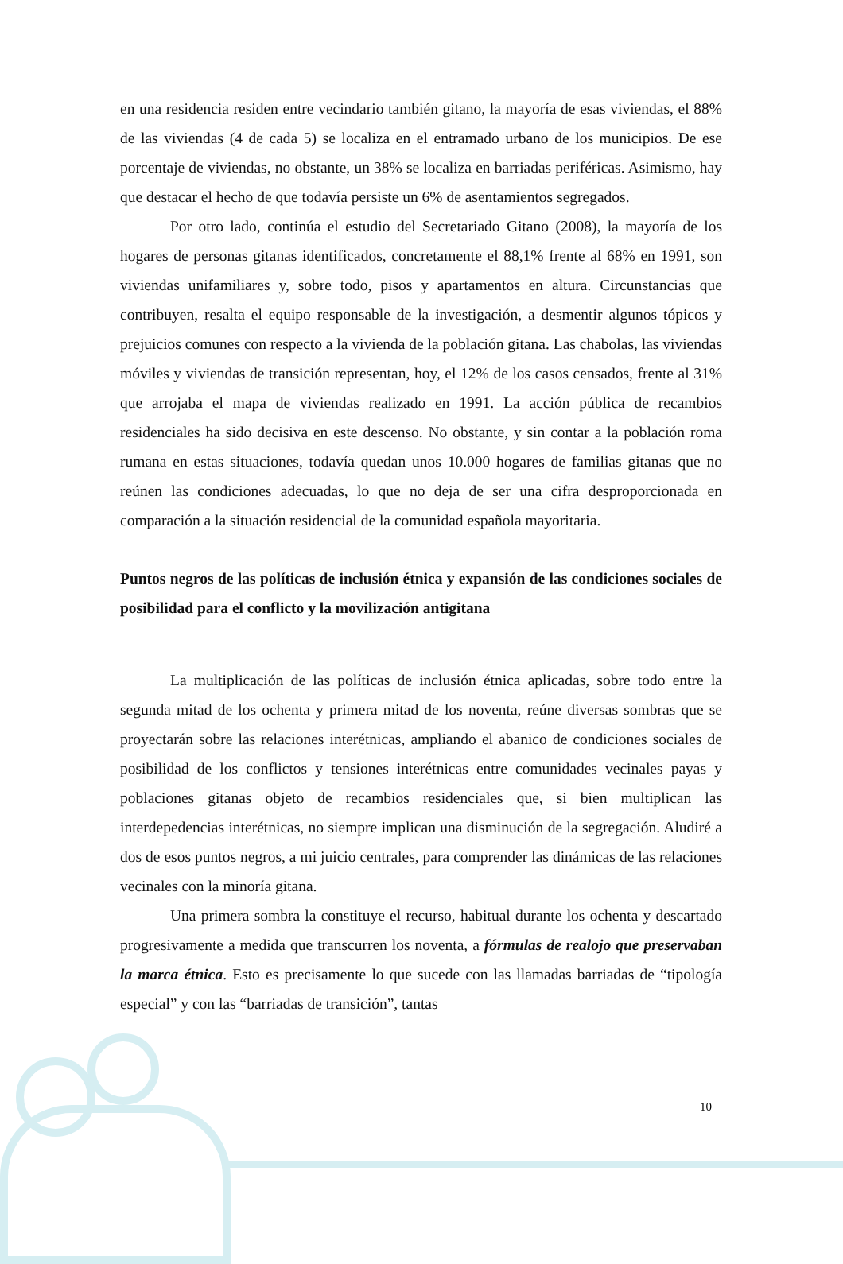en una residencia residen entre vecindario también gitano, la mayoría de esas viviendas, el 88% de las viviendas (4 de cada 5) se localiza en el entramado urbano de los municipios. De ese porcentaje de viviendas, no obstante, un 38% se localiza en barriadas periféricas. Asimismo, hay que destacar el hecho de que todavía persiste un 6% de asentamientos segregados.
Por otro lado, continúa el estudio del Secretariado Gitano (2008), la mayoría de los hogares de personas gitanas identificados, concretamente el 88,1% frente al 68% en 1991, son viviendas unifamiliares y, sobre todo, pisos y apartamentos en altura. Circunstancias que contribuyen, resalta el equipo responsable de la investigación, a desmentir algunos tópicos y prejuicios comunes con respecto a la vivienda de la población gitana. Las chabolas, las viviendas móviles y viviendas de transición representan, hoy, el 12% de los casos censados, frente al 31% que arrojaba el mapa de viviendas realizado en 1991. La acción pública de recambios residenciales ha sido decisiva en este descenso. No obstante, y sin contar a la población roma rumana en estas situaciones, todavía quedan unos 10.000 hogares de familias gitanas que no reúnen las condiciones adecuadas, lo que no deja de ser una cifra desproporcionada en comparación a la situación residencial de la comunidad española mayoritaria.
Puntos negros de las políticas de inclusión étnica y expansión de las condiciones sociales de posibilidad para el conflicto y la movilización antigitana
La multiplicación de las políticas de inclusión étnica aplicadas, sobre todo entre la segunda mitad de los ochenta y primera mitad de los noventa, reúne diversas sombras que se proyectarán sobre las relaciones interétnicas, ampliando el abanico de condiciones sociales de posibilidad de los conflictos y tensiones interétnicas entre comunidades vecinales payas y poblaciones gitanas objeto de recambios residenciales que, si bien multiplican las interdepedencias interétnicas, no siempre implican una disminución de la segregación. Aludiré a dos de esos puntos negros, a mi juicio centrales, para comprender las dinámicas de las relaciones vecinales con la minoría gitana.
Una primera sombra la constituye el recurso, habitual durante los ochenta y descartado progresivamente a medida que transcurren los noventa, a fórmulas de realojo que preservaban la marca étnica. Esto es precisamente lo que sucede con las llamadas barriadas de “tipología especial” y con las “barriadas de transición”, tantas
10